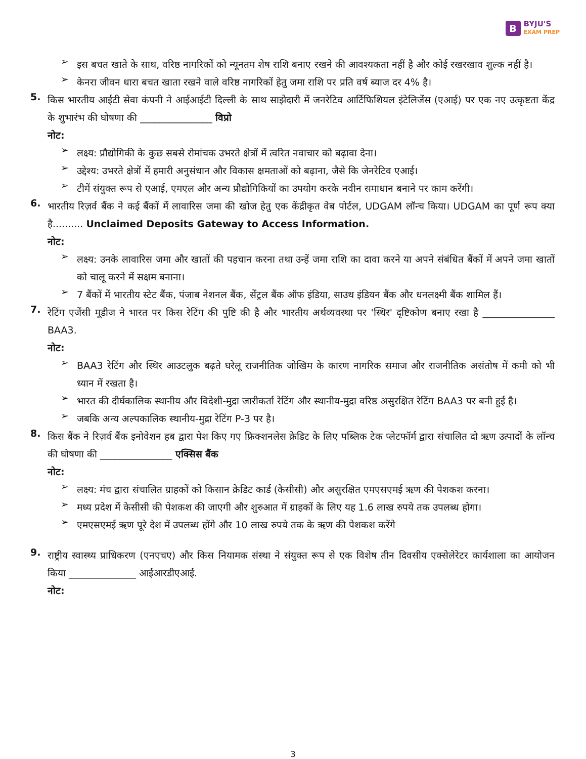B BYJU'S
EXAM PREP
➢
इस बचत खाते के साथ, वरिष्ठ नागरिकों को न्यूनतम शेष राशि बनाए रखने की आवश्यकता नहीं है और कोई रखरखाव शुल्क नहीं है।
➢
केनरा जीवन धारा बचत खाता रखने वाले वरिष्ठ नागरिकों हेतु जमा राशि पर प्रति वर्ष ब्याज दर 4% है।
5.
किस भारतीय आईटी सेवा कंपनी ने आईआईटी दिल्ली के साथ साझेदारी में जनरेटिव आर्टिफिशियल इंटेलिजेंस (एआई) पर एक नए उत्कृष्टता केंद्र के शुभारंभ की घोषणा की _______________ विप्रो
नोट:
➢
लक्ष्य: प्रौद्योगिकी के कुछ सबसे रोमांचक उभरते क्षेत्रों में त्वरित नवाचार को बढ़ावा देना।
➢
उद्देश्य: उभरते क्षेत्रों में हमारी अनुसंधान और विकास क्षमताओं को बढ़ाना, जैसे कि जेनरेटिव एआई।
➢
टीमें संयुक्त रूप से एआई, एमएल और अन्य प्रौद्योगिकियों का उपयोग करके नवीन समाधान बनाने पर काम करेंगी।
6.
भारतीय रिज़र्व बैंक ने कई बैंकों में लावारिस जमा की खोज हेतु एक केंद्रीकृत वेब पोर्टल, UDGAM लॉन्च किया। UDGAM का पूर्ण रूप क्या है.......... Unclaimed Deposits Gateway to Access Information.
नोट:
➢
लक्ष्य: उनके लावारिस जमा और खातों की पहचान करना तथा उन्हें जमा राशि का दावा करने या अपने संबंधित बैंकों में अपने जमा खातों को चालू करने में सक्षम बनाना।
➢
7 बैंकों में भारतीय स्टेट बैंक, पंजाब नेशनल बैंक, सेंट्रल बैंक ऑफ इंडिया, साउथ इंडियन बैंक और धनलक्ष्मी बैंक शामिल हैं।
7.
रेटिंग एजेंसी मूडीज ने भारत पर किस रेटिंग की पुष्टि की है और भारतीय अर्थव्यवस्था पर 'स्थिर' दृष्टिकोण बनाए रखा है _______________ BAA3.
नोट:
➢
BAA3 रेटिंग और स्थिर आउटलुक बढ़ते घरेलू राजनीतिक जोखिम के कारण नागरिक समाज और राजनीतिक असंतोष में कमी को भी ध्यान में रखता है।
➢
भारत की दीर्घकालिक स्थानीय और विदेशी-मुद्रा जारीकर्ता रेटिंग और स्थानीय-मुद्रा वरिष्ठ असुरक्षित रेटिंग BAA3 पर बनी हुई है।
➢
जबकि अन्य अल्पकालिक स्थानीय-मुद्रा रेटिंग P-3 पर है।
8.
किस बैंक ने रिज़र्व बैंक इनोवेशन हब द्वारा पेश किए गए फ्रिक्शनलेस क्रेडिट के लिए पब्लिक टेक प्लेटफॉर्म द्वारा संचालित दो ऋण उत्पादों के लॉन्च की घोषणा की _______________ एक्सिस बैंक
नोट:
➢
लक्ष्य: मंच द्वारा संचालित ग्राहकों को किसान क्रेडिट कार्ड (केसीसी) और असुरक्षित एमएसएमई ऋण की पेशकश करना।
➢
मध्य प्रदेश में केसीसी की पेशकश की जाएगी और शुरुआत में ग्राहकों के लिए यह 1.6 लाख रुपये तक उपलब्ध होगा।
➢
एमएसएमई ऋण पूरे देश में उपलब्ध होंगे और 10 लाख रुपये तक के ऋण की पेशकश करेंगे
9.
राष्ट्रीय स्वास्थ्य प्राधिकरण (एनएचए) और किस नियामक संस्था ने संयुक्त रूप से एक विशेष तीन दिवसीय एक्सेलेरेटर कार्यशाला का आयोजन किया ______________ आईआरडीएआई.
नोट:
3